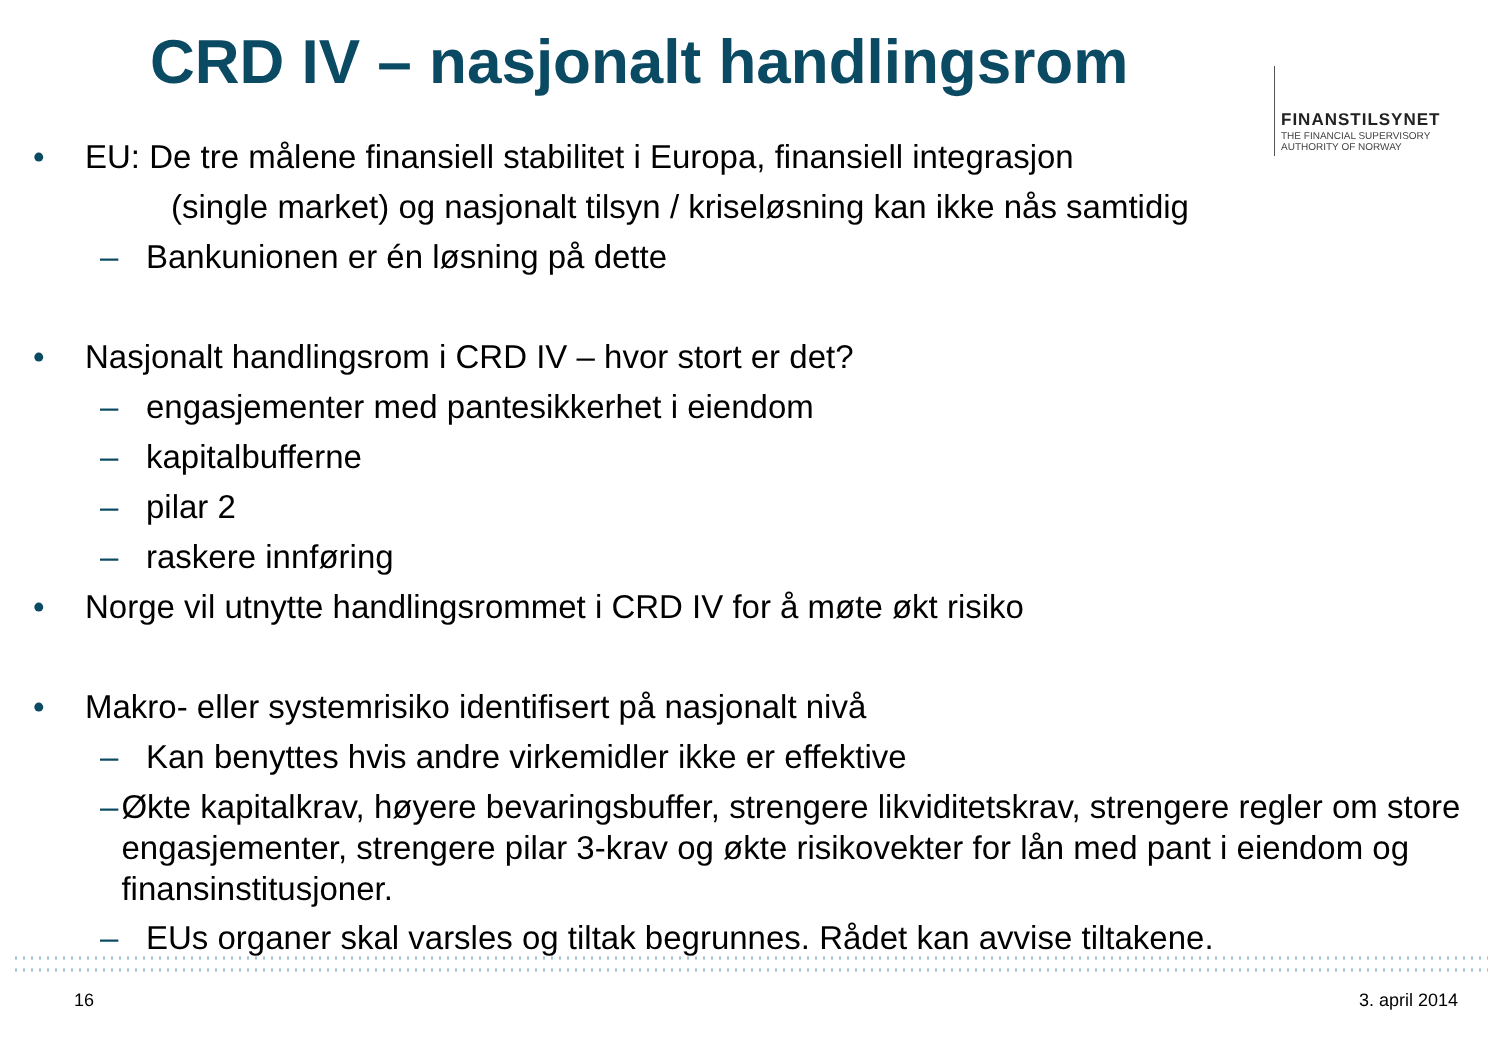CRD IV – nasjonalt handlingsrom
FINANSTILSYNET
THE FINANCIAL SUPERVISORY
AUTHORITY OF NORWAY
• EU: De tre målene finansiell stabilitet i Europa, finansiell integrasjon
(single market) og nasjonalt tilsyn / kriseløsning kan ikke nås samtidig
– Bankunionen er én løsning på dette
• Nasjonalt handlingsrom i CRD IV – hvor stort er det?
– engasjementer med pantesikkerhet i eiendom
– kapitalbufferne
– pilar 2
– raskere innføring
• Norge vil utnytte handlingsrommet i CRD IV for å møte økt risiko
• Makro- eller systemrisiko identifisert på nasjonalt nivå
– Kan benyttes hvis andre virkemidler ikke er effektive
– Økte kapitalkrav, høyere bevaringsbuffer, strengere likviditetskrav, strengere regler om store engasjementer, strengere pilar 3-krav og økte risikovekter for lån med pant i eiendom og finansinstitusjoner.
– EUs organer skal varsles og tiltak begrunnes. Rådet kan avvise tiltakene.
16 3. april 2014